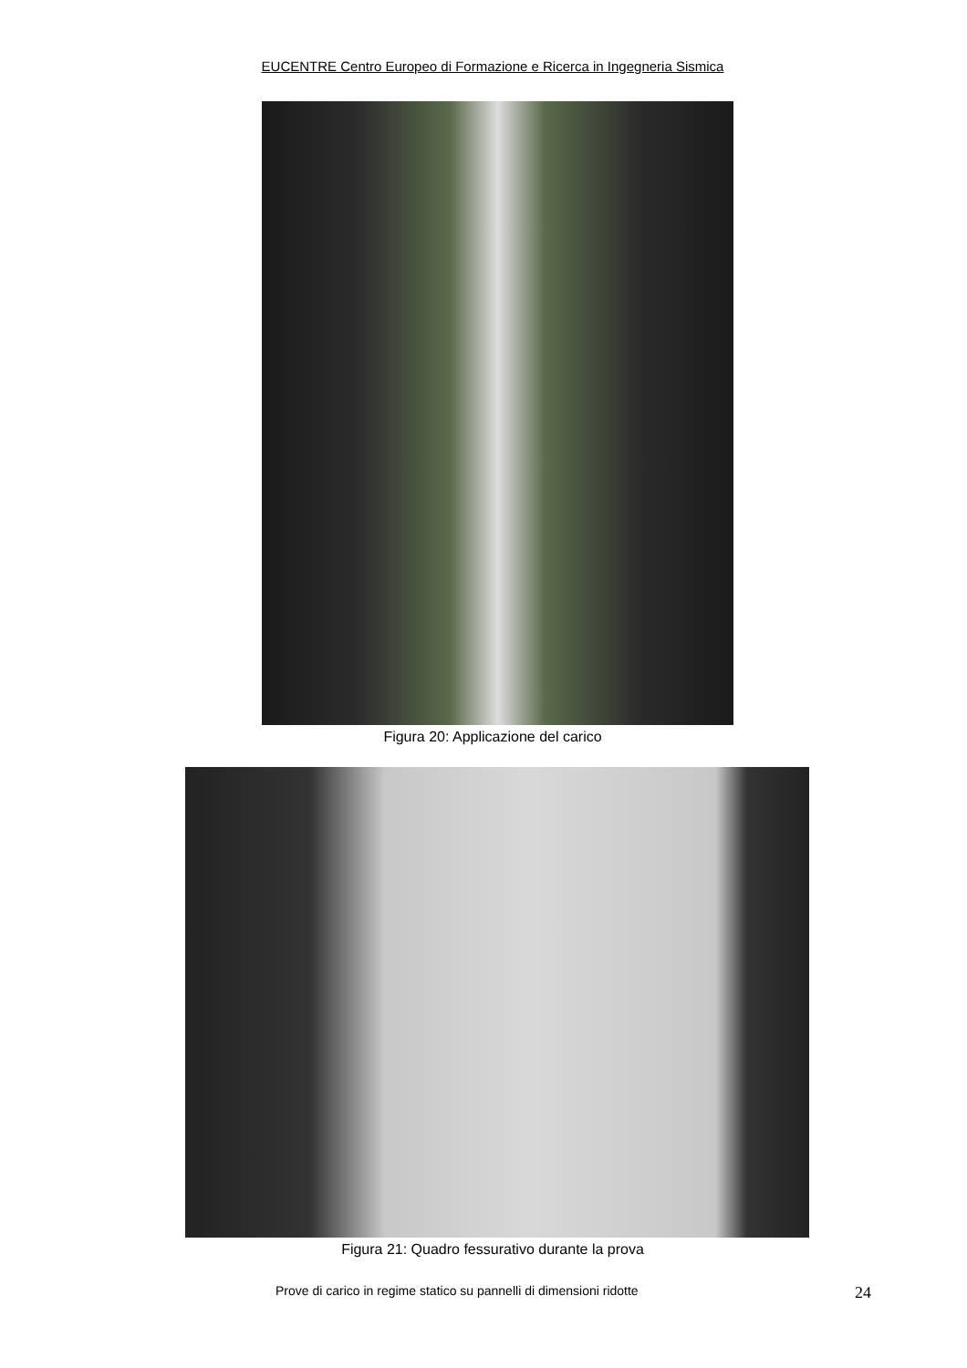EUCENTRE Centro Europeo di Formazione e Ricerca in Ingegneria Sismica
Figura 20: Applicazione del carico
Figura 21: Quadro fessurativo durante la prova
Prove di carico in regime statico su pannelli di dimensioni ridotte 24